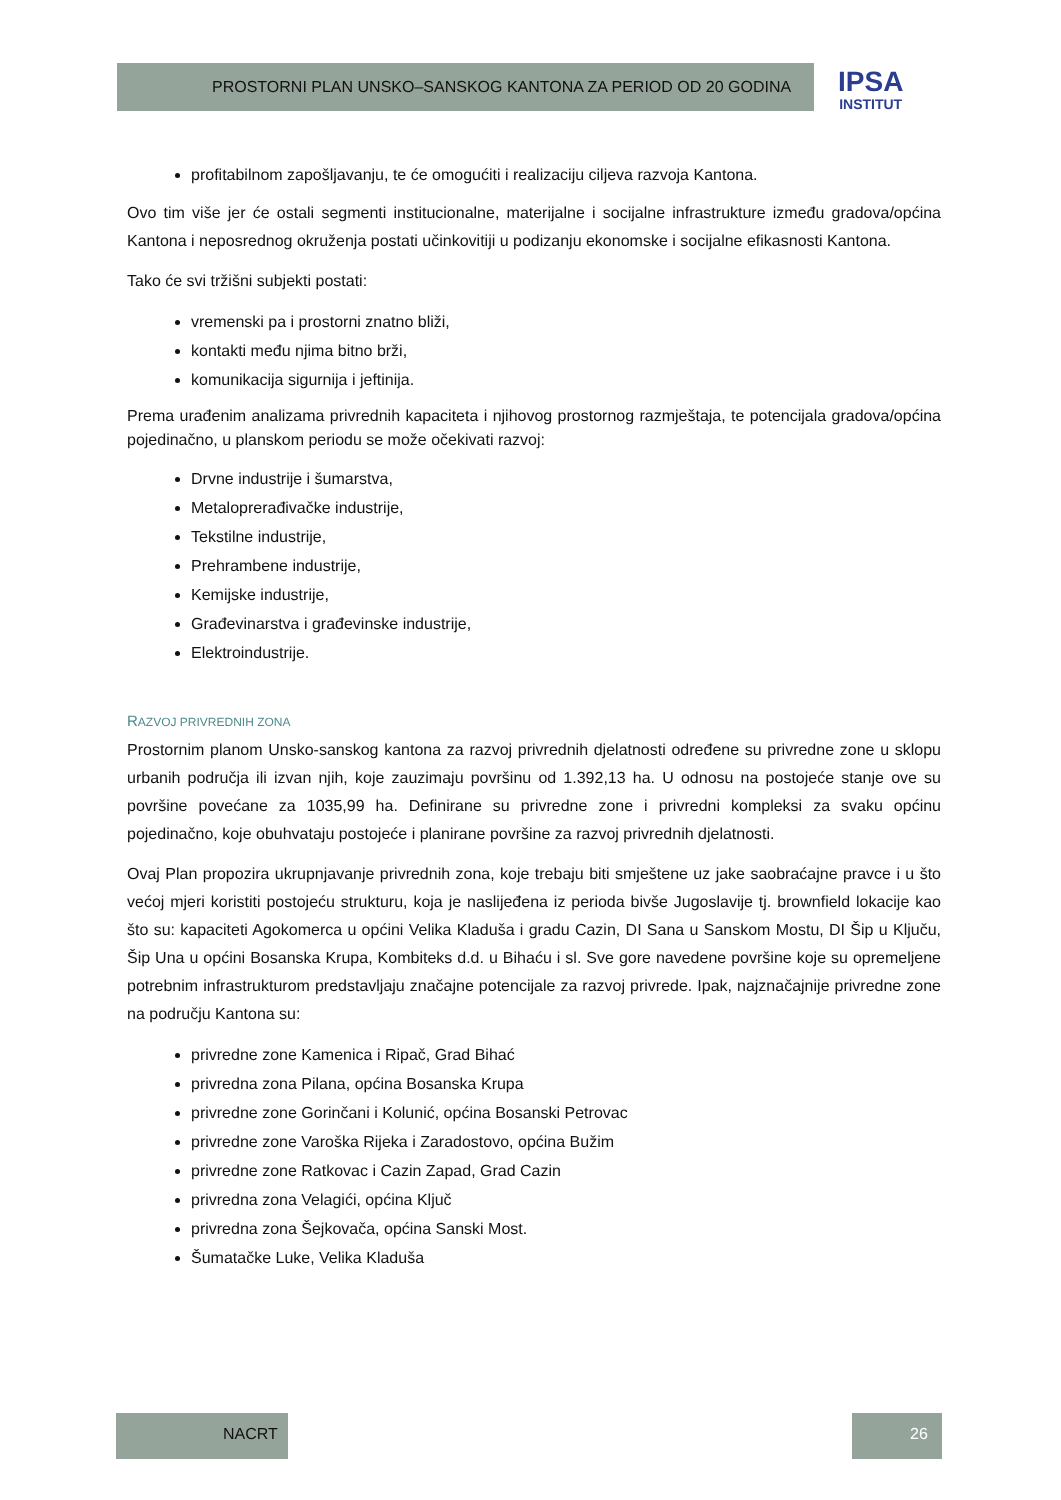PROSTORNI PLAN UNSKO–SANSKOG KANTONA ZA PERIOD OD 20 GODINA
IPSA
INSTITUT
profitabilnom zapošljavanju, te će omogućiti i realizaciju ciljeva razvoja Kantona.
Ovo tim više jer će ostali segmenti institucionalne, materijalne i socijalne infrastrukture između gradova/općina Kantona i neposrednog okruženja postati učinkovitiji u podizanju ekonomske i socijalne efikasnosti Kantona.
Tako će svi tržišni subjekti postati:
vremenski pa i prostorni znatno bliži,
kontakti među njima bitno brži,
komunikacija sigurnija i jeftinija.
Prema urađenim analizama privrednih kapaciteta i njihovog prostornog razmještaja, te potencijala gradova/općina pojedinačno, u planskom periodu se može očekivati razvoj:
Drvne industrije i šumarstva,
Metaloprerađivačke industrije,
Tekstilne industrije,
Prehrambene industrije,
Kemijske industrije,
Građevinarstva i građevinske industrije,
Elektroindustrije.
RAZVOJ PRIVREDNIH ZONA
Prostornim planom Unsko-sanskog kantona za razvoj privrednih djelatnosti određene su privredne zone u sklopu urbanih područja ili izvan njih, koje zauzimaju površinu od 1.392,13 ha. U odnosu na postojeće stanje ove su površine povećane za 1035,99 ha. Definirane su privredne zone i privredni kompleksi za svaku općinu pojedinačno, koje obuhvataju postojeće i planirane površine za razvoj privrednih djelatnosti.
Ovaj Plan propozira ukrupnjavanje privrednih zona, koje trebaju biti smještene uz jake saobraćajne pravce i u što većoj mjeri koristiti postojeću strukturu, koja je naslijeđena iz perioda bivše Jugoslavije tj. brownfield lokacije kao što su: kapaciteti Agokomerca u općini Velika Kladuša i gradu Cazin, DI Sana u Sanskom Mostu, DI Šip u Ključu, Šip Una u općini Bosanska Krupa, Kombiteks d.d. u Bihaću i sl. Sve gore navedene površine koje su opremeljene potrebnim infrastrukturom predstavljaju značajne potencijale za razvoj privrede. Ipak, najznačajnije privredne zone na području Kantona su:
privredne zone Kamenica i Ripač, Grad Bihać
privredna zona Pilana, općina Bosanska Krupa
privredne zone Gorinčani i Kolunić, općina Bosanski Petrovac
privredne zone Varoška Rijeka i Zaradostovo, općina Bužim
privredne zone Ratkovac i Cazin Zapad, Grad Cazin
privredna zona Velagići, općina Ključ
privredna zona Šejkovača, općina Sanski Most.
Šumatačke Luke, Velika Kladuša
NACRT 26